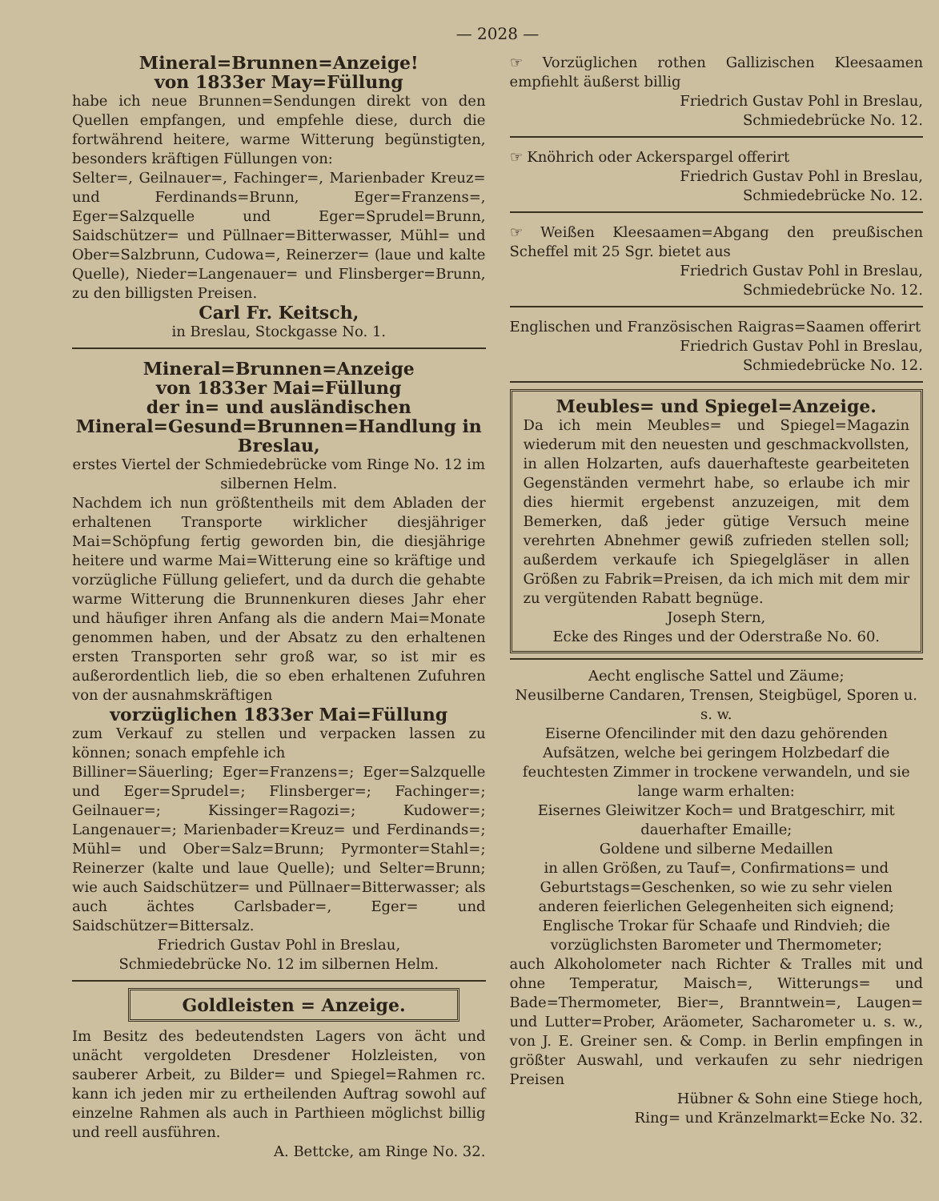— 2028 —
Mineral=Brunnen=Anzeige!
von 1833er May=Füllung
habe ich neue Brunnen=Sendungen direkt von den Quellen empfangen, und empfehle diese, durch die fortwährend heitere, warme Witterung begünstigten, besonders kräftigen Füllungen von:
Selter=, Geilnauer=, Fachinger=, Marienbader Kreuz= und Ferdinands=Brunn, Eger=Franzens=, Eger=Salzquelle und Eger=Sprudel=Brunn, Saidschützer= und Püllnaer=Bitterwasser, Mühl= und Ober=Salzbrunn, Cudowa=, Reinerzer= (laue und kalte Quelle), Nieder=Langenauer= und Flinsberger=Brunn, zu den billigsten Preisen.
Carl Fr. Keitsch,
in Breslau, Stockgasse No. 1.
Mineral=Brunnen=Anzeige
von 1833er Mai=Füllung
der in= und ausländischen Mineral=Gesund=Brunnen=Handlung in Breslau,
erstes Viertel der Schmiedebrücke vom Ringe No. 12 im silbernen Helm.
Nachdem ich nun größtentheils mit dem Abladen der erhaltenen Transporte wirklicher diesjähriger Mai=Schöpfung fertig geworden bin, die diesjährige heitere und warme Mai=Witterung eine so kräftige und vorzügliche Füllung geliefert, und da durch die gehabte warme Witterung die Brunnenkuren dieses Jahr eher und häufiger ihren Anfang als die andern Mai=Monate genommen haben, und der Absatz zu den erhaltenen ersten Transporten sehr groß war, so ist mir es außerordentlich lieb, die so eben erhaltenen Zufuhren von der ausnahmskräftigen
vorzüglichen 1833er Mai=Füllung
zum Verkauf zu stellen und verpacken lassen zu können; sonach empfehle ich
Billiner=Säuerling; Eger=Franzens=; Eger=Salzquelle und Eger=Sprudel=; Flinsberger=; Fachinger=; Geilnauer=; Kissinger=Ragozi=; Kudower=; Langenauer=; Marienbader=Kreuz= und Ferdinands=; Mühl= und Ober=Salz=Brunn; Pyrmonter=Stahl=; Reinerzer (kalte und laue Quelle); und Selter=Brunn; wie auch Saidschützer= und Püllnaer=Bitterwasser; als auch ächtes Carlsbader=, Eger= und Saidschützer=Bittersalz.
Friedrich Gustav Pohl in Breslau,
Schmiedebrücke No. 12 im silbernen Helm.
Goldleisten = Anzeige.
Im Besitz des bedeutendsten Lagers von ächt und unächt vergoldeten Dresdener Holzleisten, von sauberer Arbeit, zu Bilder= und Spiegel=Rahmen rc. kann ich jeden mir zu ertheilenden Auftrag sowohl auf einzelne Rahmen als auch in Parthieen möglichst billig und reell ausführen.
A. Bettcke, am Ringe No. 32.
☞ Vorzüglichen rothen Gallizischen Kleesaamen empfiehlt äußerst billig
Friedrich Gustav Pohl in Breslau,
Schmiedebrücke No. 12.
☞ Knöhrich oder Ackerspargel offerirt
Friedrich Gustav Pohl in Breslau,
Schmiedebrücke No. 12.
☞ Weißen Kleesaamen=Abgang den preußischen Scheffel mit 25 Sgr. bietet aus
Friedrich Gustav Pohl in Breslau,
Schmiedebrücke No. 12.
Englischen und Französischen Raigras=Saamen offerirt
Friedrich Gustav Pohl in Breslau,
Schmiedebrücke No. 12.
Meubles= und Spiegel=Anzeige.
Da ich mein Meubles= und Spiegel=Magazin wiederum mit den neuesten und geschmackvollsten, in allen Holzarten, aufs dauerhafteste gearbeiteten Gegenständen vermehrt habe, so erlaube ich mir dies hiermit ergebenst anzuzeigen, mit dem Bemerken, daß jeder gütige Versuch meine verehrten Abnehmer gewiß zufrieden stellen soll; außerdem verkaufe ich Spiegelgläser in allen Größen zu Fabrik=Preisen, da ich mich mit dem mir zu vergütenden Rabatt begnüge.
Joseph Stern,
Ecke des Ringes und der Oderstraße No. 60.
Aecht englische Sattel und Zäume;
Neusilberne Candaren, Trensen, Steigbügel, Sporen u. s. w.
Eiserne Ofencilinder mit den dazu gehörenden Aufsätzen, welche bei geringem Holzbedarf die feuchtesten Zimmer in trockene verwandeln, und sie lange warm erhalten:
Eisernes Gleiwitzer Koch= und Bratgeschirr, mit dauerhafter Emaille;
Goldene und silberne Medaillen
in allen Größen, zu Tauf=, Confirmations= und Geburtstags=Geschenken, so wie zu sehr vielen anderen feierlichen Gelegenheiten sich eignend;
Englische Trokar für Schaafe und Rindvieh; die vorzüglichsten Barometer und Thermometer;
auch Alkoholometer nach Richter & Tralles mit und ohne Temperatur, Maisch=, Witterungs= und Bade=Thermometer, Bier=, Branntwein=, Laugen= und Lutter=Prober, Aräometer, Sacharometer u. s. w., von J. E. Greiner sen. & Comp. in Berlin empfingen in größter Auswahl, und verkaufen zu sehr niedrigen Preisen
Hübner & Sohn eine Stiege hoch,
Ring= und Kränzelmarkt=Ecke No. 32.